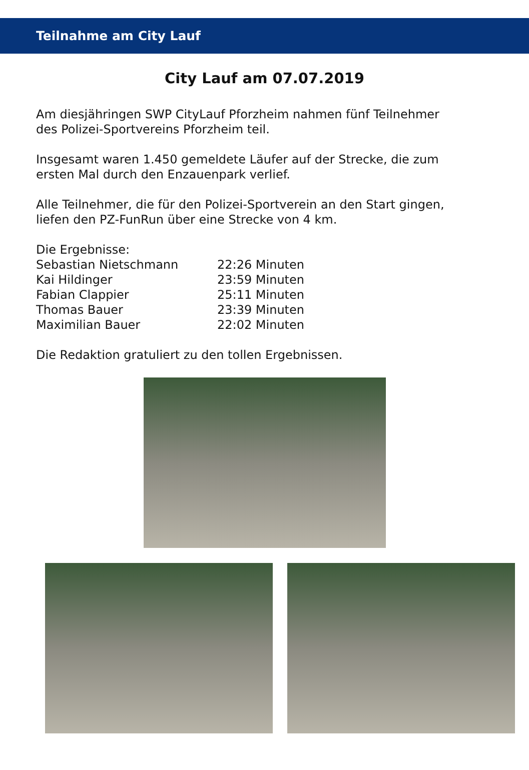Teilnahme am City Lauf
City Lauf am 07.07.2019
Am diesjähringen SWP CityLauf Pforzheim nahmen fünf Teilnehmer
des Polizei-Sportvereins Pforzheim teil.
Insgesamt waren 1.450 gemeldete Läufer auf der Strecke, die zum
ersten Mal durch den Enzauenpark verlief.
Alle Teilnehmer, die für den Polizei-Sportverein an den Start gingen,
liefen den PZ-FunRun über eine Strecke von 4 km.
Die Ergebnisse:
| Sebastian Nietschmann | 22:26 Minuten |
| Kai Hildinger | 23:59 Minuten |
| Fabian Clappier | 25:11 Minuten |
| Thomas Bauer | 23:39 Minuten |
| Maximilian Bauer | 22:02 Minuten |
Die Redaktion gratuliert zu den tollen Ergebnissen.